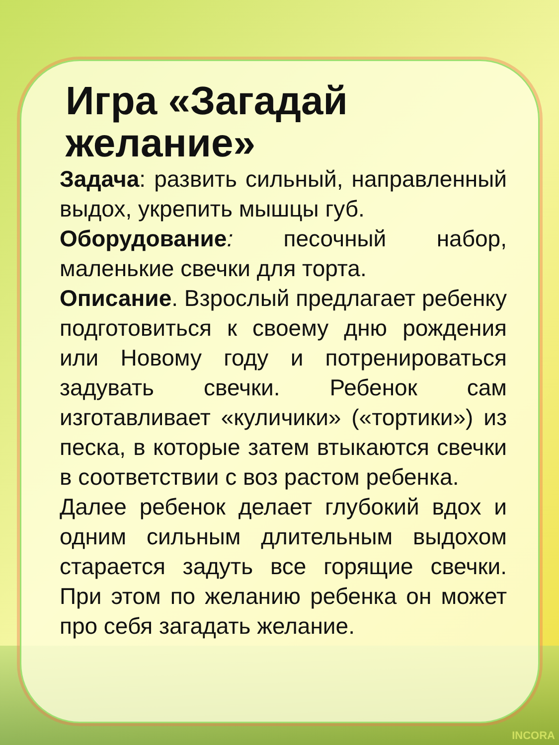Игра «Загадай желание»
Задача: развить сильный, направленный выдох, укрепить мышцы губ.
Оборудование: песочный набор, маленькие свечки для торта.
Описание. Взрослый предлагает ребенку подготовиться к своему дню рождения или Новому году и потренироваться задувать свечки. Ребенок сам изготавливает «куличики» («тортики») из песка, в которые затем втыкаются свечки в соответствии с воз растом ребенка.
Далее ребенок делает глубокий вдох и одним сильным длительным выдохом старается задуть все горящие свечки. При этом по желанию ребенка он может про себя загадать желание.
INCORA